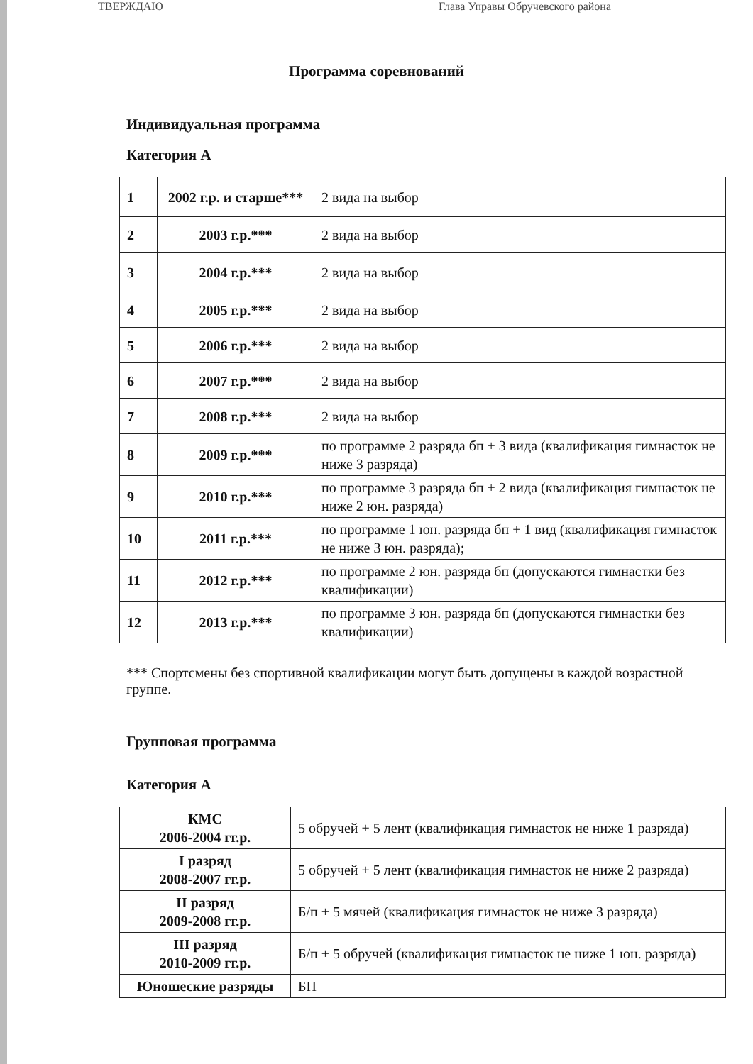ТВЕРЖДАЮ Глава Управы Обручевского района
Программа соревнований
Индивидуальная программа
Категория А
| 1 | 2002 г.р. и старше*** | 2 вида на выбор |
| 2 | 2003 г.р.*** | 2 вида на выбор |
| 3 | 2004 г.р.*** | 2 вида на выбор |
| 4 | 2005 г.р.*** | 2 вида на выбор |
| 5 | 2006 г.р.*** | 2 вида на выбор |
| 6 | 2007 г.р.*** | 2 вида на выбор |
| 7 | 2008 г.р.*** | 2 вида на выбор |
| 8 | 2009 г.р.*** | по программе 2 разряда бп + 3 вида (квалификация гимнасток не ниже 3 разряда) |
| 9 | 2010 г.р.*** | по программе 3 разряда бп + 2 вида (квалификация гимнасток не ниже 2 юн. разряда) |
| 10 | 2011 г.р.*** | по программе 1 юн. разряда бп + 1 вид (квалификация гимнасток не ниже 3 юн. разряда); |
| 11 | 2012 г.р.*** | по программе 2 юн. разряда бп (допускаются гимнастки без квалификации) |
| 12 | 2013 г.р.*** | по программе 3 юн. разряда бп (допускаются гимнастки без квалификации) |
*** Спортсмены без спортивной квалификации могут быть допущены в каждой возрастной группе.
Групповая программа
Категория А
| КМС 2006-2004 гг.р. | 5 обручей + 5 лент (квалификация гимнасток не ниже 1 разряда) |
| I разряд 2008-2007 гг.р. | 5 обручей + 5 лент (квалификация гимнасток не ниже 2 разряда) |
| II разряд 2009-2008 гг.р. | Б/п + 5 мячей (квалификация гимнасток не ниже 3 разряда) |
| III разряд 2010-2009 гг.р. | Б/п + 5 обручей (квалификация гимнасток не ниже 1 юн. разряда) |
| Юношеские разряды | БП |